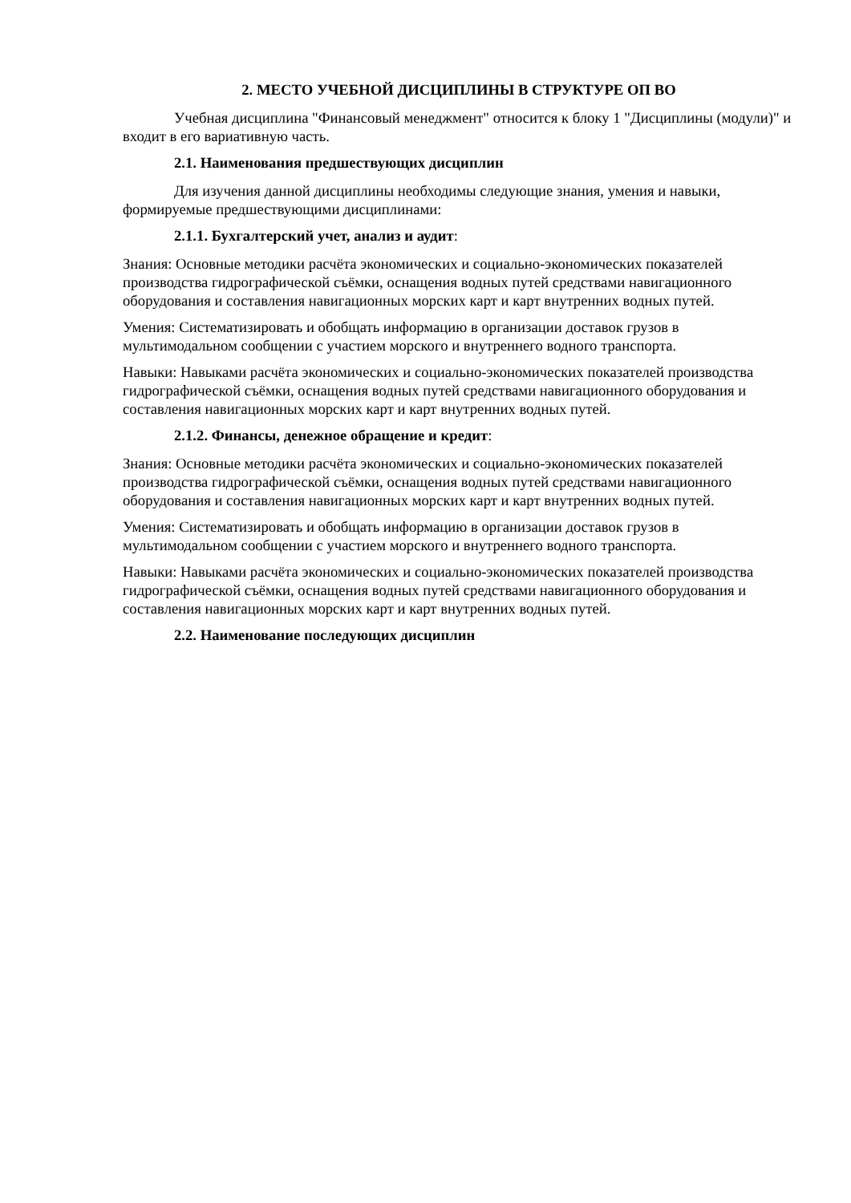2. МЕСТО УЧЕБНОЙ ДИСЦИПЛИНЫ В СТРУКТУРЕ ОП ВО
Учебная дисциплина "Финансовый менеджмент" относится к блоку 1 "Дисциплины (модули)" и входит в его вариативную часть.
2.1. Наименования предшествующих дисциплин
Для изучения данной дисциплины необходимы следующие знания, умения и навыки, формируемые предшествующими дисциплинами:
2.1.1. Бухгалтерский учет, анализ и аудит:
Знания: Основные методики расчёта экономических и социально-экономических показателей производства гидрографической съёмки, оснащения водных путей средствами навигационного оборудования и составления навигационных морских карт и карт внутренних водных путей.
Умения: Систематизировать и обобщать информацию в организации доставок грузов в мультимодальном сообщении с участием морского и внутреннего водного транспорта.
Навыки: Навыками расчёта экономических и социально-экономических показателей производства гидрографической съёмки, оснащения водных путей средствами навигационного оборудования и составления навигационных морских карт и карт внутренних водных путей.
2.1.2. Финансы, денежное обращение и кредит:
Знания: Основные методики расчёта экономических и социально-экономических показателей производства гидрографической съёмки, оснащения водных путей средствами навигационного оборудования и составления навигационных морских карт и карт внутренних водных путей.
Умения: Систематизировать и обобщать информацию в организации доставок грузов в мультимодальном сообщении с участием морского и внутреннего водного транспорта.
Навыки: Навыками расчёта экономических и социально-экономических показателей производства гидрографической съёмки, оснащения водных путей средствами навигационного оборудования и составления навигационных морских карт и карт внутренних водных путей.
2.2. Наименование последующих дисциплин